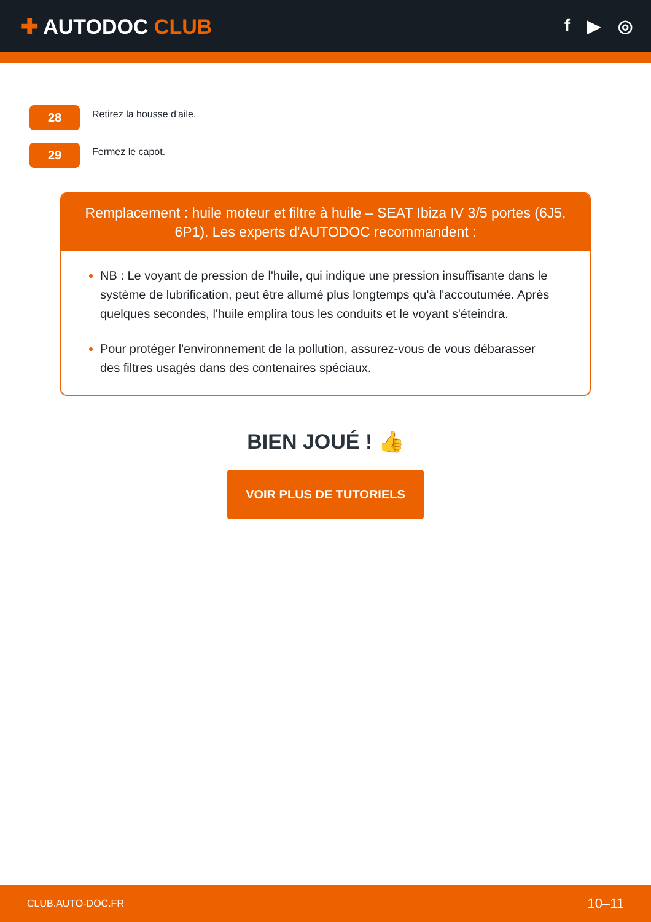✚ AUTODOC CLUB
f ▶ ◎
28
Retirez la housse d'aile.
29
Fermez le capot.
Remplacement : huile moteur et filtre à huile – SEAT Ibiza IV 3/5 portes (6J5, 6P1). Les experts d'AUTODOC recommandent :
NB : Le voyant de pression de l'huile, qui indique une pression insuffisante dans le système de lubrification, peut être allumé plus longtemps qu'à l'accoutumée. Après quelques secondes, l'huile emplira tous les conduits et le voyant s'éteindra.
Pour protéger l'environnement de la pollution, assurez-vous de vous débarasser des filtres usagés dans des contenaires spéciaux.
BIEN JOUÉ ! 👍
VOIR PLUS DE TUTORIELS
CLUB.AUTO-DOC.FR 10–11